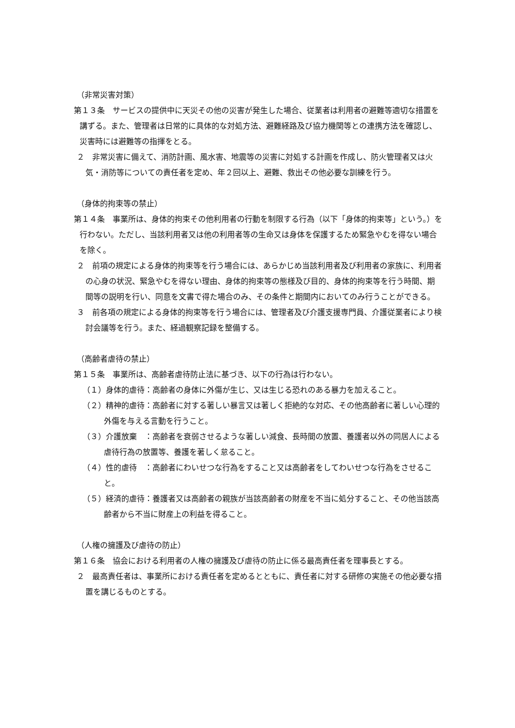（非常災害対策）
第１３条　サービスの提供中に天災その他の災害が発生した場合、従業者は利用者の避難等適切な措置を講ずる。また、管理者は日常的に具体的な対処方法、避難経路及び協力機関等との連携方法を確認し、災害時には避難等の指揮をとる。
２　非常災害に備えて、消防計画、風水害、地震等の災害に対処する計画を作成し、防火管理者又は火気・消防等についての責任者を定め、年２回以上、避難、救出その他必要な訓練を行う。
（身体的拘束等の禁止）
第１４条　事業所は、身体的拘束その他利用者の行動を制限する行為（以下「身体的拘束等」という。）を行わない。ただし、当該利用者又は他の利用者等の生命又は身体を保護するため緊急やむを得ない場合を除く。
２　前項の規定による身体的拘束等を行う場合には、あらかじめ当該利用者及び利用者の家族に、利用者の心身の状況、緊急やむを得ない理由、身体的拘束等の態様及び目的、身体的拘束等を行う時間、期間等の説明を行い、同意を文書で得た場合のみ、その条件と期間内においてのみ行うことができる。
３　前各項の規定による身体的拘束等を行う場合には、管理者及び介護支援専門員、介護従業者により検討会議等を行う。また、経過観察記録を整備する。
（高齢者虐待の禁止）
第１５条　事業所は、高齢者虐待防止法に基づき、以下の行為は行わない。
（１）身体的虐待：高齢者の身体に外傷が生じ、又は生じる恐れのある暴力を加えること。
（２）精神的虐待：高齢者に対する著しい暴言又は著しく拒絶的な対応、その他高齢者に著しい心理的外傷を与える言動を行うこと。
（３）介護放棄　：高齢者を衰弱させるような著しい減食、長時間の放置、養護者以外の同居人による虐待行為の放置等、養護を著しく怠ること。
（４）性的虐待　：高齢者にわいせつな行為をすること又は高齢者をしてわいせつな行為をさせること。
（５）経済的虐待：養護者又は高齢者の親族が当該高齢者の財産を不当に処分すること、その他当該高齢者から不当に財産上の利益を得ること。
（人権の擁護及び虐待の防止）
第１６条　協会における利用者の人権の擁護及び虐待の防止に係る最高責任者を理事長とする。
２　最高責任者は、事業所における責任者を定めるとともに、責任者に対する研修の実施その他必要な措置を講じるものとする。